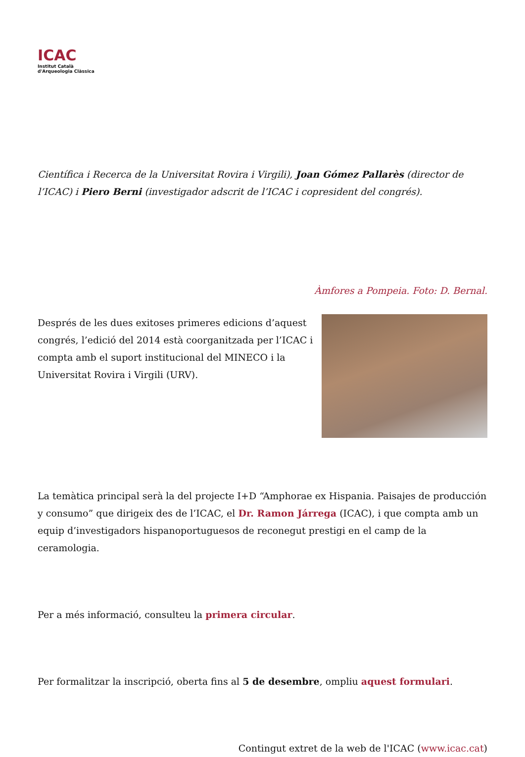ICAC
Institut Català
d'Arqueologia Clàssica
Científica i Recerca de la Universitat Rovira i Virgili), Joan Gómez Pallarès (director de l’ICAC) i Piero Berni (investigador adscrit de l’ICAC i copresident del congrés).
Àmfores a Pompeia. Foto: D. Bernal.
Després de les dues exitoses primeres edicions d’aquest congrés, l’edició del 2014 està coorganitzada per l’ICAC i compta amb el suport institucional del MINECO i la Universitat Rovira i Virgili (URV).
La temàtica principal serà la del projecte I+D “Amphorae ex Hispania. Paisajes de producción y consumo” que dirigeix des de l’ICAC, el Dr. Ramon Járrega (ICAC), i que compta amb un equip d’investigadors hispanoportuguesos de reconegut prestigi en el camp de la ceramologia.
Per a més informació, consulteu la primera circular.
Per formalitzar la inscripció, oberta fins al 5 de desembre, ompliu aquest formulari.
Contingut extret de la web de l'ICAC (www.icac.cat)